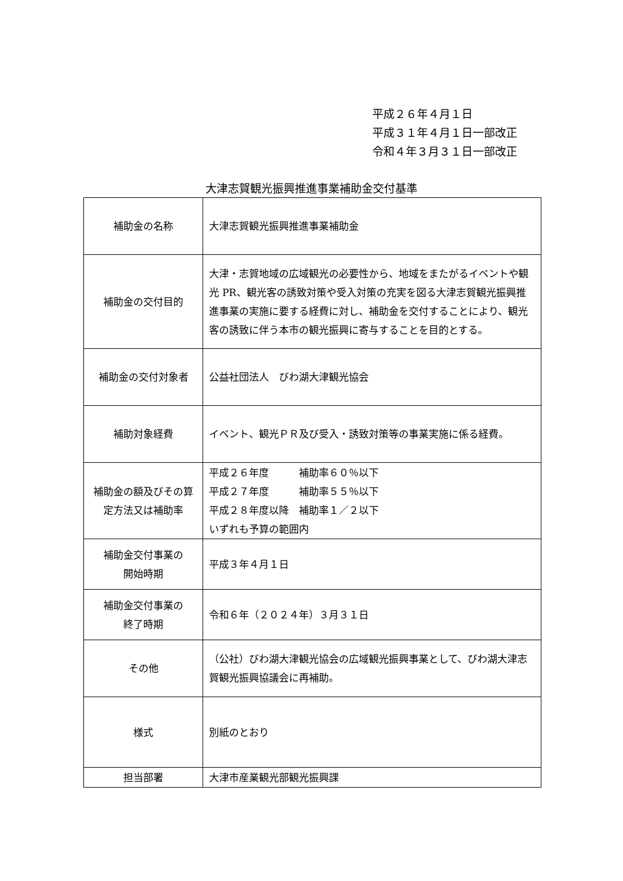平成２６年４月１日
平成３１年４月１日一部改正
令和４年３月３１日一部改正
大津志賀観光振興推進事業補助金交付基準
| 補助金の名称 | 大津志賀観光振興推進事業補助金 |
| 補助金の交付目的 | 大津・志賀地域の広域観光の必要性から、地域をまたがるイベントや観光 PR、観光客の誘致対策や受入対策の充実を図る大津志賀観光振興推進事業の実施に要する経費に対し、補助金を交付することにより、観光客の誘致に伴う本市の観光振興に寄与することを目的とする。 |
| 補助金の交付対象者 | 公益社団法人 びわ湖大津観光協会 |
| 補助対象経費 | イベント、観光ＰＲ及び受入・誘致対策等の事業実施に係る経費。 |
| 補助金の額及びその算定方法又は補助率 | 平成２６年度 補助率６０％以下 平成２７年度 補助率５５％以下 平成２８年度以降 補助率１／２以下 いずれも予算の範囲内 |
| 補助金交付事業の 開始時期 | 平成３年４月１日 |
| 補助金交付事業の 終了時期 | 令和６年（２０２４年）３月３１日 |
| その他 | （公社）びわ湖大津観光協会の広域観光振興事業として、びわ湖大津志賀観光振興協議会に再補助。 |
| 様式 | 別紙のとおり |
| 担当部署 | 大津市産業観光部観光振興課 |